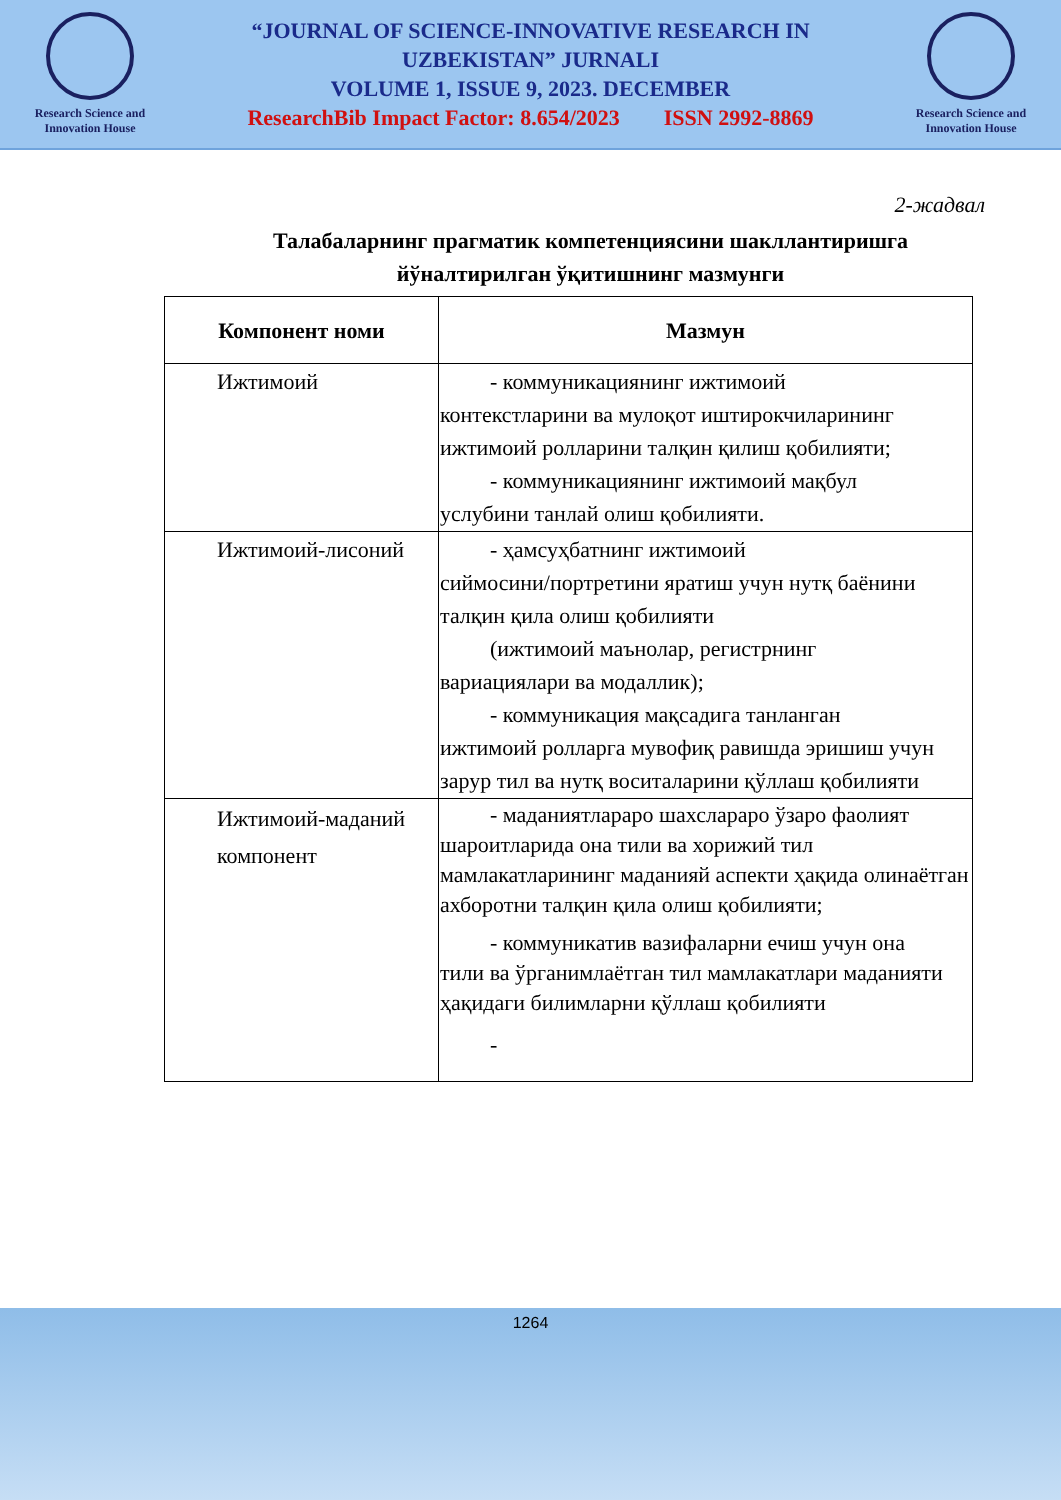Research Science and Innovation House
“JOURNAL OF SCIENCE-INNOVATIVE RESEARCH IN
UZBEKISTAN” JURNALI
VOLUME 1, ISSUE 9, 2023. DECEMBER
ResearchBib Impact Factor: 8.654/2023 ISSN 2992-8869
Research Science and Innovation House
2-жадвал
Талабаларнинг прагматик компетенциясини шакллантиришга йўналтирилган ўқитишнинг мазмунги
| Компонент номи | Мазмун |
| --- | --- |
| Ижтимоий | - коммуникациянинг ижтимоий контекстларини ва мулоқот иштирокчиларининг ижтимоий ролларини талқин қилиш қобилияти; - коммуникациянинг ижтимоий мақбул услубини танлай олиш қобилияти. |
| Ижтимоий-лисоний | - ҳамсуҳбатнинг ижтимоий сиймосини/портретини яратиш учун нутқ баёнини талқин қила олиш қобилияти (ижтимоий маънолар, регистрнинг вариациялари ва модаллик); - коммуникация мақсадига танланган ижтимоий ролларга мувофиқ равишда эришиш учун зарур тил ва нутқ воситаларини қўллаш қобилияти |
| Ижтимоий-маданий компонент | - маданиятлараро шахслараро ўзаро фаолият шароитларида она тили ва хорижий тил мамлакатларининг маданияй аспекти ҳақида олинаётган ахборотни талқин қила олиш қобилияти; - коммуникатив вазифаларни ечиш учун она тили ва ўрганимлаётган тил мамлакатлари маданияти ҳақидаги билимларни қўллаш қобилияти - |
1264